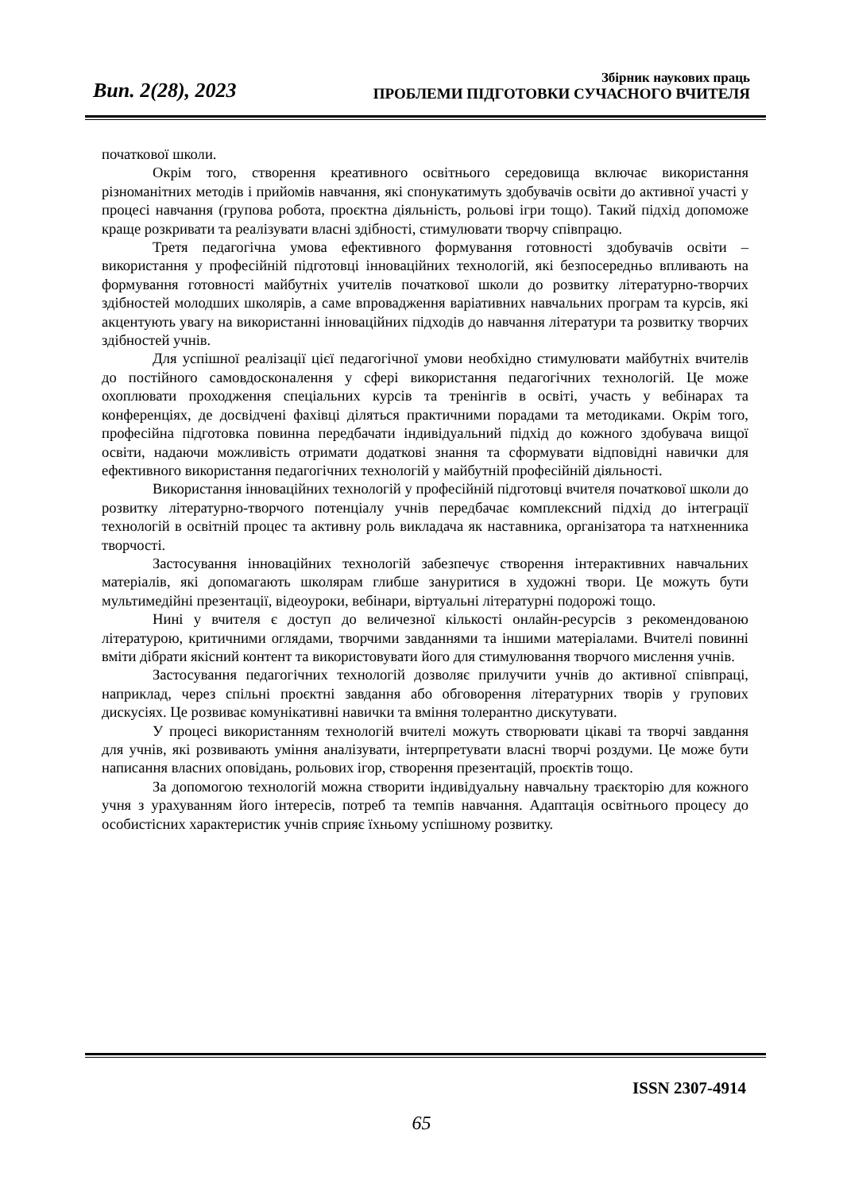Вип. 2(28), 2023
Збірник наукових праць
ПРОБЛЕМИ ПІДГОТОВКИ СУЧАСНОГО ВЧИТЕЛЯ
початкової школи.
Окрім того, створення креативного освітнього середовища включає використання різноманітних методів і прийомів навчання, які спонукатимуть здобувачів освіти до активної участі у процесі навчання (групова робота, проєктна діяльність, рольові ігри тощо). Такий підхід допоможе краще розкривати та реалізувати власні здібності, стимулювати творчу співпрацю.
Третя педагогічна умова ефективного формування готовності здобувачів освіти – використання у професійній підготовці інноваційних технологій, які безпосередньо впливають на формування готовності майбутніх учителів початкової школи до розвитку літературно-творчих здібностей молодших школярів, а саме впровадження варіативних навчальних програм та курсів, які акцентують увагу на використанні інноваційних підходів до навчання літератури та розвитку творчих здібностей учнів.
Для успішної реалізації цієї педагогічної умови необхідно стимулювати майбутніх вчителів до постійного самовдосконалення у сфері використання педагогічних технологій. Це може охоплювати проходження спеціальних курсів та тренінгів в освіті, участь у вебінарах та конференціях, де досвідчені фахівці діляться практичними порадами та методиками. Окрім того, професійна підготовка повинна передбачати індивідуальний підхід до кожного здобувача вищої освіти, надаючи можливість отримати додаткові знання та сформувати відповідні навички для ефективного використання педагогічних технологій у майбутній професійній діяльності.
Використання інноваційних технологій у професійній підготовці вчителя початкової школи до розвитку літературно-творчого потенціалу учнів передбачає комплексний підхід до інтеграції технологій в освітній процес та активну роль викладача як наставника, організатора та натхненника творчості.
Застосування інноваційних технологій забезпечує створення інтерактивних навчальних матеріалів, які допомагають школярам глибше зануритися в художні твори. Це можуть бути мультимедійні презентації, відеоуроки, вебінари, віртуальні літературні подорожі тощо.
Нині у вчителя є доступ до величезної кількості онлайн-ресурсів з рекомендованою літературою, критичними оглядами, творчими завданнями та іншими матеріалами. Вчителі повинні вміти дібрати якісний контент та використовувати його для стимулювання творчого мислення учнів.
Застосування педагогічних технологій дозволяє прилучити учнів до активної співпраці, наприклад, через спільні проєктні завдання або обговорення літературних творів у групових дискусіях. Це розвиває комунікативні навички та вміння толерантно дискутувати.
У процесі використанням технологій вчителі можуть створювати цікаві та творчі завдання для учнів, які розвивають уміння аналізувати, інтерпретувати власні творчі роздуми. Це може бути написання власних оповідань, рольових ігор, створення презентацій, проєктів тощо.
За допомогою технологій можна створити індивідуальну навчальну траєкторію для кожного учня з урахуванням його інтересів, потреб та темпів навчання. Адаптація освітнього процесу до особистісних характеристик учнів сприяє їхньому успішному розвитку.
ISSN 2307-4914
65